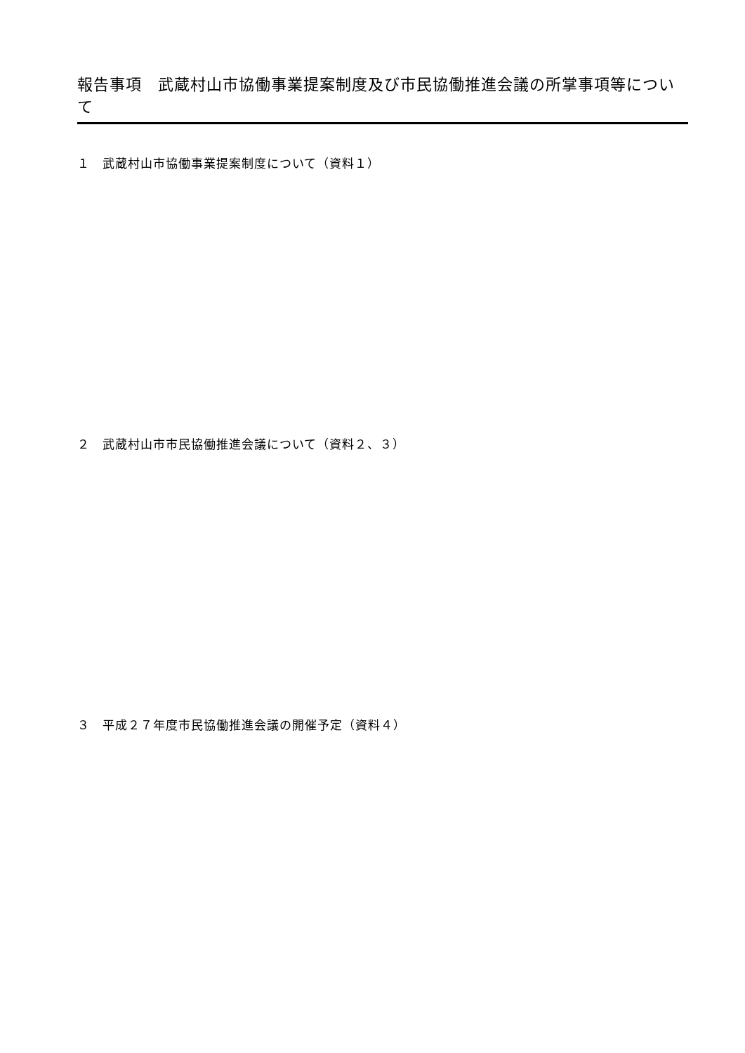報告事項　武蔵村山市協働事業提案制度及び市民協働推進会議の所掌事項等について
１　武蔵村山市協働事業提案制度について（資料１）
２　武蔵村山市市民協働推進会議について（資料２、３）
３　平成２７年度市民協働推進会議の開催予定（資料４）